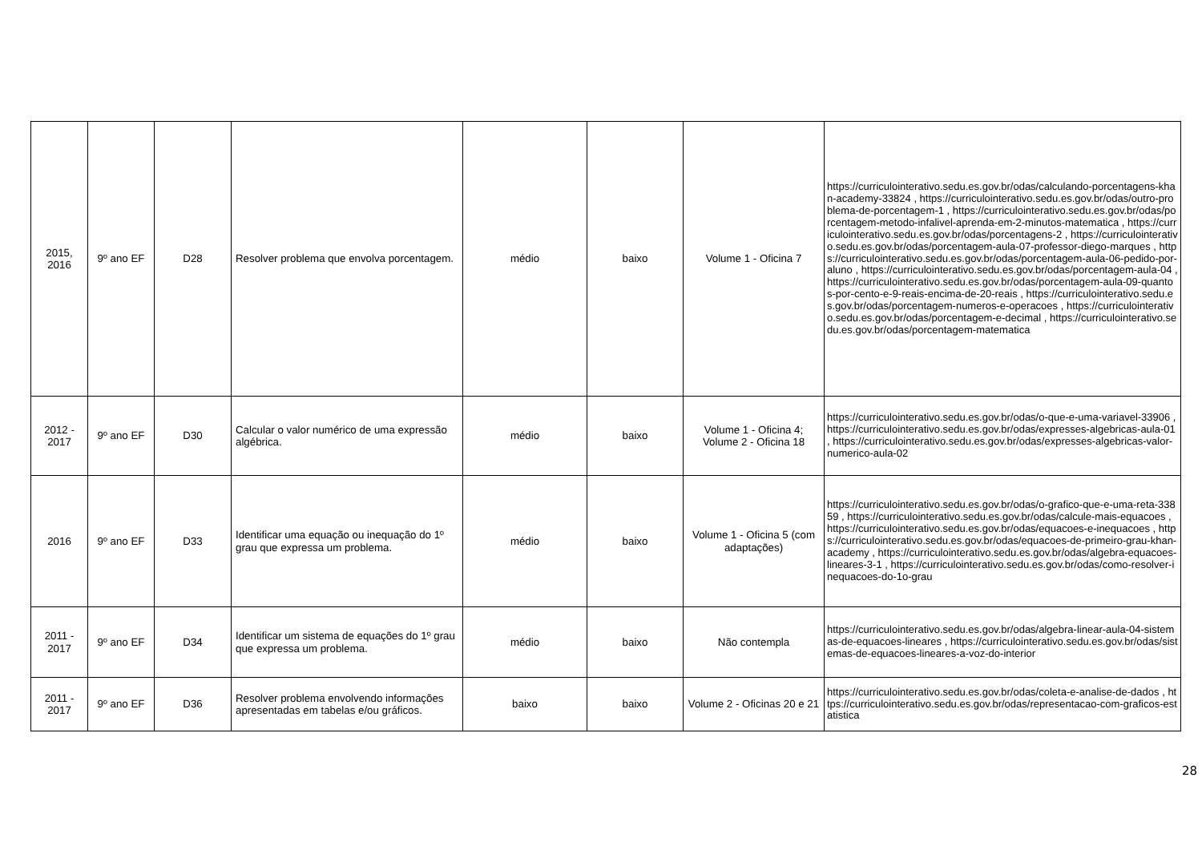| 2015, 2016 | 9º ano EF | D28 | Resolver problema que envolva porcentagem. | médio | baixo | Volume 1 - Oficina 7 | https://curriculointerativo.sedu.es.gov.br/odas/calculando-porcentagens-khan-academy-33824 , https://curriculointerativo.sedu.es.gov.br/odas/outro-problema-de-porcentagem-1 , https://curriculointerativo.sedu.es.gov.br/odas/porcentagem-metodo-infalivel-aprenda-em-2-minutos-matematica , https://curriculointerativo.sedu.es.gov.br/odas/porcentagens-2 , https://curriculointerativo.sedu.es.gov.br/odas/porcentagem-aula-07-professor-diego-marques , https://curriculointerativo.sedu.es.gov.br/odas/porcentagem-aula-06-pedido-por-aluno , https://curriculointerativo.sedu.es.gov.br/odas/porcentagem-aula-04 , https://curriculointerativo.sedu.es.gov.br/odas/porcentagem-aula-09-quantos-por-cento-e-9-reais-encima-de-20-reais , https://curriculointerativo.sedu.es.gov.br/odas/porcentagem-numeros-e-operacoes , https://curriculointerativo.sedu.es.gov.br/odas/porcentagem-e-decimal , https://curriculointerativo.sedu.es.gov.br/odas/porcentagem-matematica |
| 2012 - 2017 | 9º ano EF | D30 | Calcular o valor numérico de uma expressão algébrica. | médio | baixo | Volume 1 - Oficina 4; Volume 2 - Oficina 18 | https://curriculointerativo.sedu.es.gov.br/odas/o-que-e-uma-variavel-33906 , https://curriculointerativo.sedu.es.gov.br/odas/expresses-algebricas-aula-01 , https://curriculointerativo.sedu.es.gov.br/odas/expresses-algebricas-valor-numerico-aula-02 |
| 2016 | 9º ano EF | D33 | Identificar uma equação ou inequação do 1º grau que expressa um problema. | médio | baixo | Volume 1 - Oficina 5 (com adaptações) | https://curriculointerativo.sedu.es.gov.br/odas/o-grafico-que-e-uma-reta-33859 , https://curriculointerativo.sedu.es.gov.br/odas/calcule-mais-equacoes , https://curriculointerativo.sedu.es.gov.br/odas/equacoes-e-inequacoes , https://curriculointerativo.sedu.es.gov.br/odas/equacoes-de-primeiro-grau-khan-academy , https://curriculointerativo.sedu.es.gov.br/odas/algebra-equacoes-lineares-3-1 , https://curriculointerativo.sedu.es.gov.br/odas/como-resolver-inequacoes-do-1o-grau |
| 2011 - 2017 | 9º ano EF | D34 | Identificar um sistema de equações do 1º grau que expressa um problema. | médio | baixo | Não contempla | https://curriculointerativo.sedu.es.gov.br/odas/algebra-linear-aula-04-sistemas-de-equacoes-lineares , https://curriculointerativo.sedu.es.gov.br/odas/sistemas-de-equacoes-lineares-a-voz-do-interior |
| 2011 - 2017 | 9º ano EF | D36 | Resolver problema envolvendo informações apresentadas em tabelas e/ou gráficos. | baixo | baixo | Volume 2 - Oficinas 20 e 21 | https://curriculointerativo.sedu.es.gov.br/odas/coleta-e-analise-de-dados , https://curriculointerativo.sedu.es.gov.br/odas/representacao-com-graficos-estatistica |
28